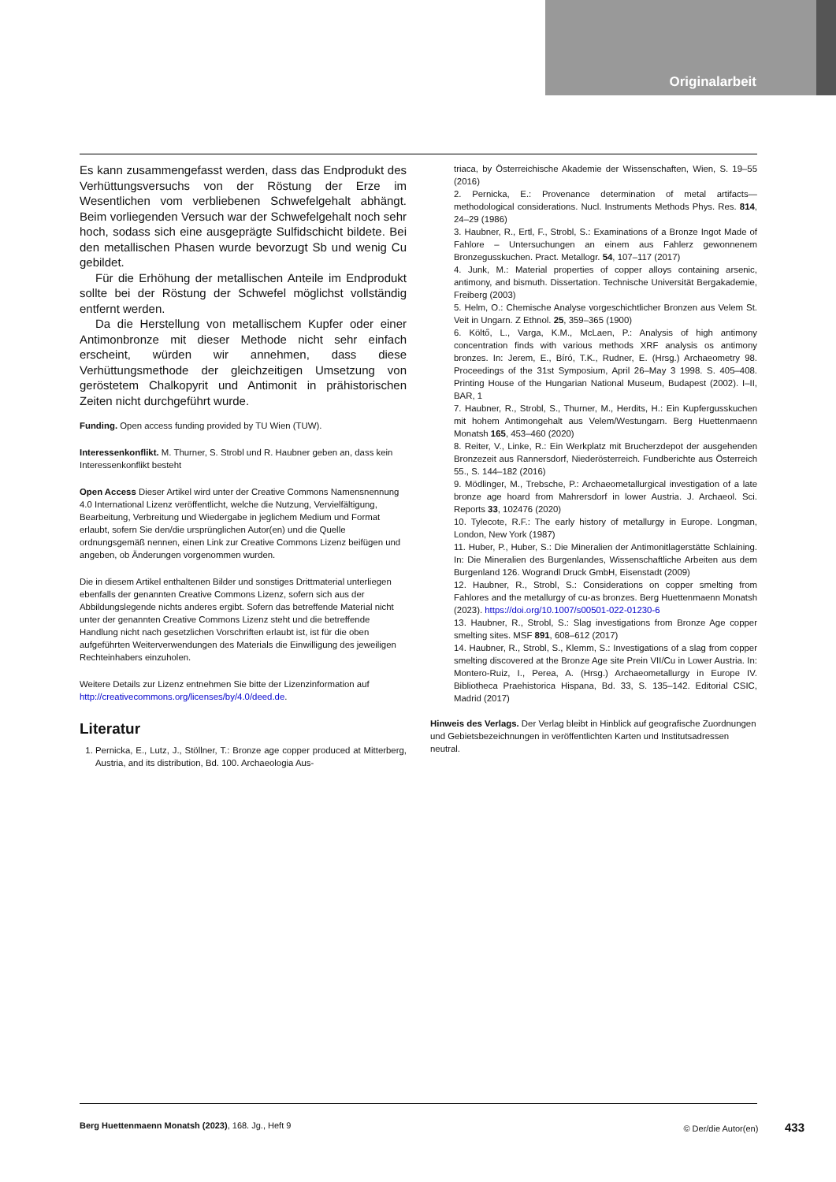Originalarbeit
Es kann zusammengefasst werden, dass das Endprodukt des Verhüttungsversuchs von der Röstung der Erze im Wesentlichen vom verbliebenen Schwefelgehalt abhängt. Beim vorliegenden Versuch war der Schwefelgehalt noch sehr hoch, sodass sich eine ausgeprägte Sulfidschicht bildete. Bei den metallischen Phasen wurde bevorzugt Sb und wenig Cu gebildet.
Für die Erhöhung der metallischen Anteile im Endprodukt sollte bei der Röstung der Schwefel möglichst vollständig entfernt werden.
Da die Herstellung von metallischem Kupfer oder einer Antimonbronze mit dieser Methode nicht sehr einfach erscheint, würden wir annehmen, dass diese Verhüttungsmethode der gleichzeitigen Umsetzung von geröstetem Chalkopyrit und Antimonit in prähistorischen Zeiten nicht durchgeführt wurde.
Funding. Open access funding provided by TU Wien (TUW).
Interessenkonflikt. M. Thurner, S. Strobl und R. Haubner geben an, dass kein Interessenkonflikt besteht
Open Access Dieser Artikel wird unter der Creative Commons Namensnennung 4.0 International Lizenz veröffentlicht, welche die Nutzung, Vervielfältigung, Bearbeitung, Verbreitung und Wiedergabe in jeglichem Medium und Format erlaubt, sofern Sie den/die ursprünglichen Autor(en) und die Quelle ordnungsgemäß nennen, einen Link zur Creative Commons Lizenz beifügen und angeben, ob Änderungen vorgenommen wurden.
Die in diesem Artikel enthaltenen Bilder und sonstiges Drittmaterial unterliegen ebenfalls der genannten Creative Commons Lizenz, sofern sich aus der Abbildungslegende nichts anderes ergibt. Sofern das betreffende Material nicht unter der genannten Creative Commons Lizenz steht und die betreffende Handlung nicht nach gesetzlichen Vorschriften erlaubt ist, ist für die oben aufgeführten Weiterverwendungen des Materials die Einwilligung des jeweiligen Rechteinhabers einzuholen.
Weitere Details zur Lizenz entnehmen Sie bitte der Lizenzinformation auf http://creativecommons.org/licenses/by/4.0/deed.de.
Literatur
1. Pernicka, E., Lutz, J., Stöllner, T.: Bronze age copper produced at Mitterberg, Austria, and its distribution, Bd. 100. Archaeologia Aus-
triaca, by Österreichische Akademie der Wissenschaften, Wien, S. 19–55 (2016)
2. Pernicka, E.: Provenance determination of metal artifacts—methodological considerations. Nucl. Instruments Methods Phys. Res. 814, 24–29 (1986)
3. Haubner, R., Ertl, F., Strobl, S.: Examinations of a Bronze Ingot Made of Fahlore – Untersuchungen an einem aus Fahlerz gewonnenem Bronzegusskuchen. Pract. Metallogr. 54, 107–117 (2017)
4. Junk, M.: Material properties of copper alloys containing arsenic, antimony, and bismuth. Dissertation. Technische Universität Bergakademie, Freiberg (2003)
5. Helm, O.: Chemische Analyse vorgeschichtlicher Bronzen aus Velem St. Veit in Ungarn. Z Ethnol. 25, 359–365 (1900)
6. Költő, L., Varga, K.M., McLaen, P.: Analysis of high antimony concentration finds with various methods XRF analysis os antimony bronzes. In: Jerem, E., Bíró, T.K., Rudner, E. (Hrsg.) Archaeometry 98. Proceedings of the 31st Symposium, April 26–May 3 1998. S. 405–408. Printing House of the Hungarian National Museum, Budapest (2002). I–II, BAR, 1
7. Haubner, R., Strobl, S., Thurner, M., Herdits, H.: Ein Kupfergusskuchen mit hohem Antimongehalt aus Velem/Westungarn. Berg Huettenmaenn Monatsh 165, 453–460 (2020)
8. Reiter, V., Linke, R.: Ein Werkplatz mit Brucherzdepot der ausgehenden Bronzezeit aus Rannersdorf, Niederösterreich. Fundberichte aus Österreich 55., S. 144–182 (2016)
9. Mödlinger, M., Trebsche, P.: Archaeometallurgical investigation of a late bronze age hoard from Mahrersdorf in lower Austria. J. Archaeol. Sci. Reports 33, 102476 (2020)
10. Tylecote, R.F.: The early history of metallurgy in Europe. Longman, London, New York (1987)
11. Huber, P., Huber, S.: Die Mineralien der Antimonitlagerstätte Schlaining. In: Die Mineralien des Burgenlandes, Wissenschaftliche Arbeiten aus dem Burgenland 126. Wograndl Druck GmbH, Eisenstadt (2009)
12. Haubner, R., Strobl, S.: Considerations on copper smelting from Fahlores and the metallurgy of cu-as bronzes. Berg Huettenmaenn Monatsh (2023). https://doi.org/10.1007/s00501-022-01230-6
13. Haubner, R., Strobl, S.: Slag investigations from Bronze Age copper smelting sites. MSF 891, 608–612 (2017)
14. Haubner, R., Strobl, S., Klemm, S.: Investigations of a slag from copper smelting discovered at the Bronze Age site Prein VII/Cu in Lower Austria. In: Montero-Ruiz, I., Perea, A. (Hrsg.) Archaeometallurgy in Europe IV. Bibliotheca Praehistorica Hispana, Bd. 33, S. 135–142. Editorial CSIC, Madrid (2017)
Hinweis des Verlags. Der Verlag bleibt in Hinblick auf geografische Zuordnungen und Gebietsbezeichnungen in veröffentlichten Karten und Institutsadressen neutral.
Berg Huettenmaenn Monatsh (2023), 168. Jg., Heft 9 © Der/die Autor(en) 433